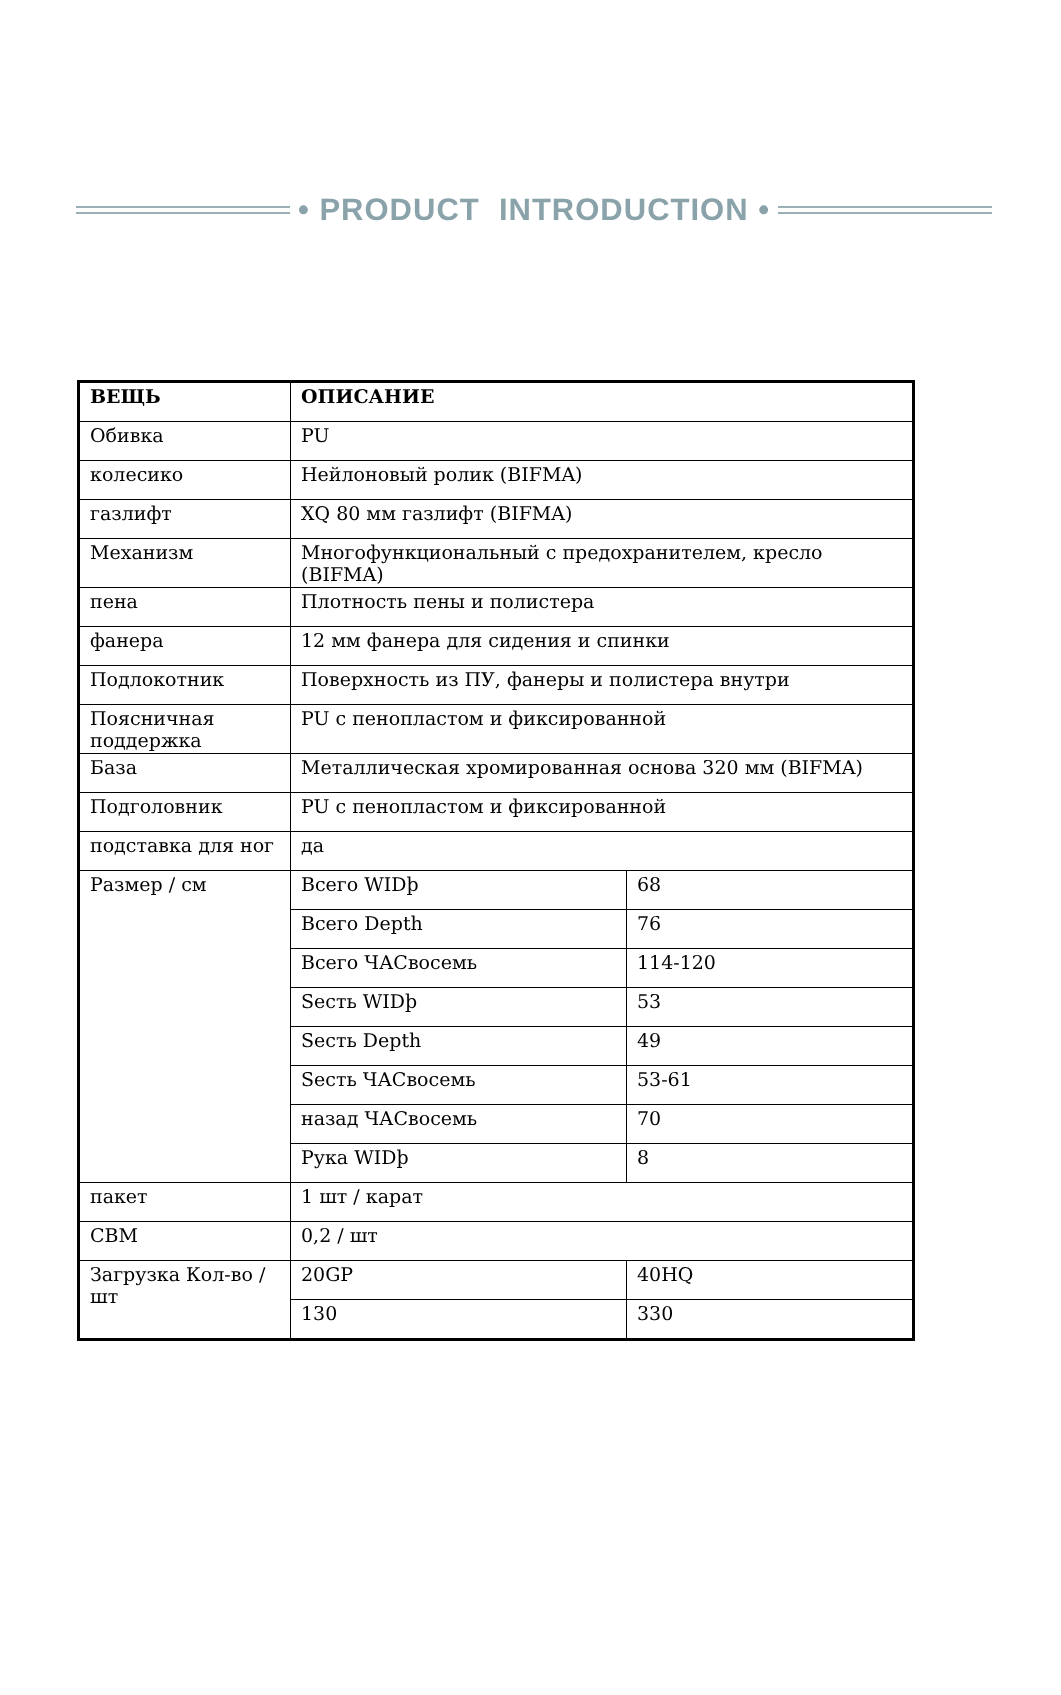• PRODUCT INTRODUCTION •
| ВЕЩЬ | ОПИСАНИЕ | |
| --- | --- | --- |
| Обивка | PU | |
| колесико | Нейлоновый ролик (BIFMA) | |
| газлифт | XQ 80 мм газлифт (BIFMA) | |
| Механизм | Многофункциональный с предохранителем, кресло (BIFMA) | |
| пена | Плотность пены и полистера | |
| фанера | 12 мм фанера для сидения и спинки | |
| Подлокотник | Поверхность из ПУ, фанеры и полистера внутри | |
| Поясничная поддержка | PU с пенопластом и фиксированной | |
| База | Металлическая хромированная основа 320 мм (BIFMA) | |
| Подголовник | PU с пенопластом и фиксированной | |
| подставка для ног | да | |
| Размер / см | Всего WIDþ | 68 |
| | Всего Depth | 76 |
| | Всего ЧАСвосемь | 114-120 |
| | Sесть WIDþ | 53 |
| | Sесть Depth | 49 |
| | Sесть ЧАСвосемь | 53-61 |
| | назад ЧАСвосемь | 70 |
| | Рука WIDþ | 8 |
| пакет | 1 шт / карат | |
| CBM | 0,2 / шт | |
| Загрузка Кол-во / шт | 20GP | 40HQ |
| | 130 | 330 |